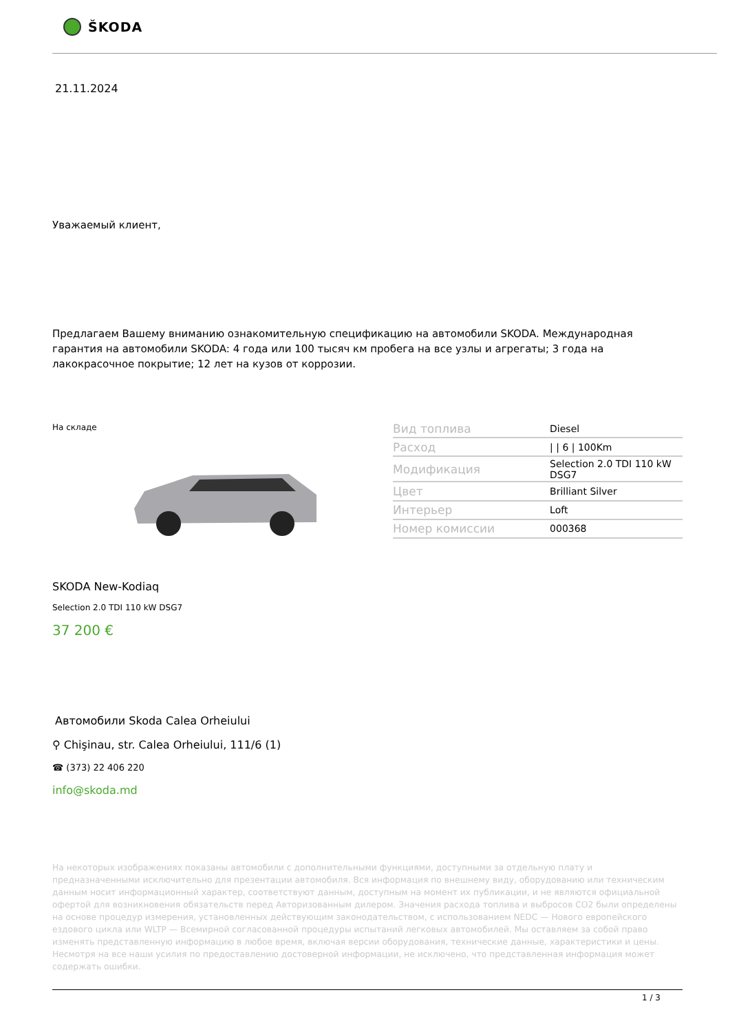ŠKODA
21.11.2024
Уважаемый клиент,
Предлагаем Вашему вниманию ознакомительную спецификацию на автомобили SKODA. Международная гарантия на автомобили SKODA: 4 года или 100 тысяч км пробега на все узлы и агрегаты; 3 года на лакокрасочное покрытие; 12 лет на кузов от коррозии.
На складе
| Вид топлива | Diesel |
| Расход | / / 6 / 100Km |
| Модификация | Selection 2.0 TDI 110 kW DSG7 |
| Цвет | Brilliant Silver |
| Интерьер | Loft |
| Номер комиссии | 000368 |
SKODA New-Kodiaq
Selection 2.0 TDI 110 kW DSG7
37 200 €
Автомобили Skoda Calea Orheiului
⚲ Chişinau, str. Calea Orheiului, 111/6 (1)
☎ (373) 22 406 220
info@skoda.md
На некоторых изображениях показаны автомобили с дополнительными функциями, доступными за отдельную плату и предназначенными исключительно для презентации автомобиля. Вся информация по внешнему виду, оборудованию или техническим данным носит информационный характер, соответствуют данным, доступным на момент их публикации, и не являются официальной офертой для возникновения обязательств перед Авторизованным дилером. Значения расхода топлива и выбросов CO2 были определены на основе процедур измерения, установленных действующим законодательством, с использованием NEDC — Нового европейского ездового цикла или WLTP — Всемирной согласованной процедуры испытаний легковых автомобилей. Мы оставляем за собой право изменять представленную информацию в любое время, включая версии оборудования, технические данные, характеристики и цены. Несмотря на все наши усилия по предоставлению достоверной информации, не исключено, что представленная информация может содержать ошибки.
1 / 3